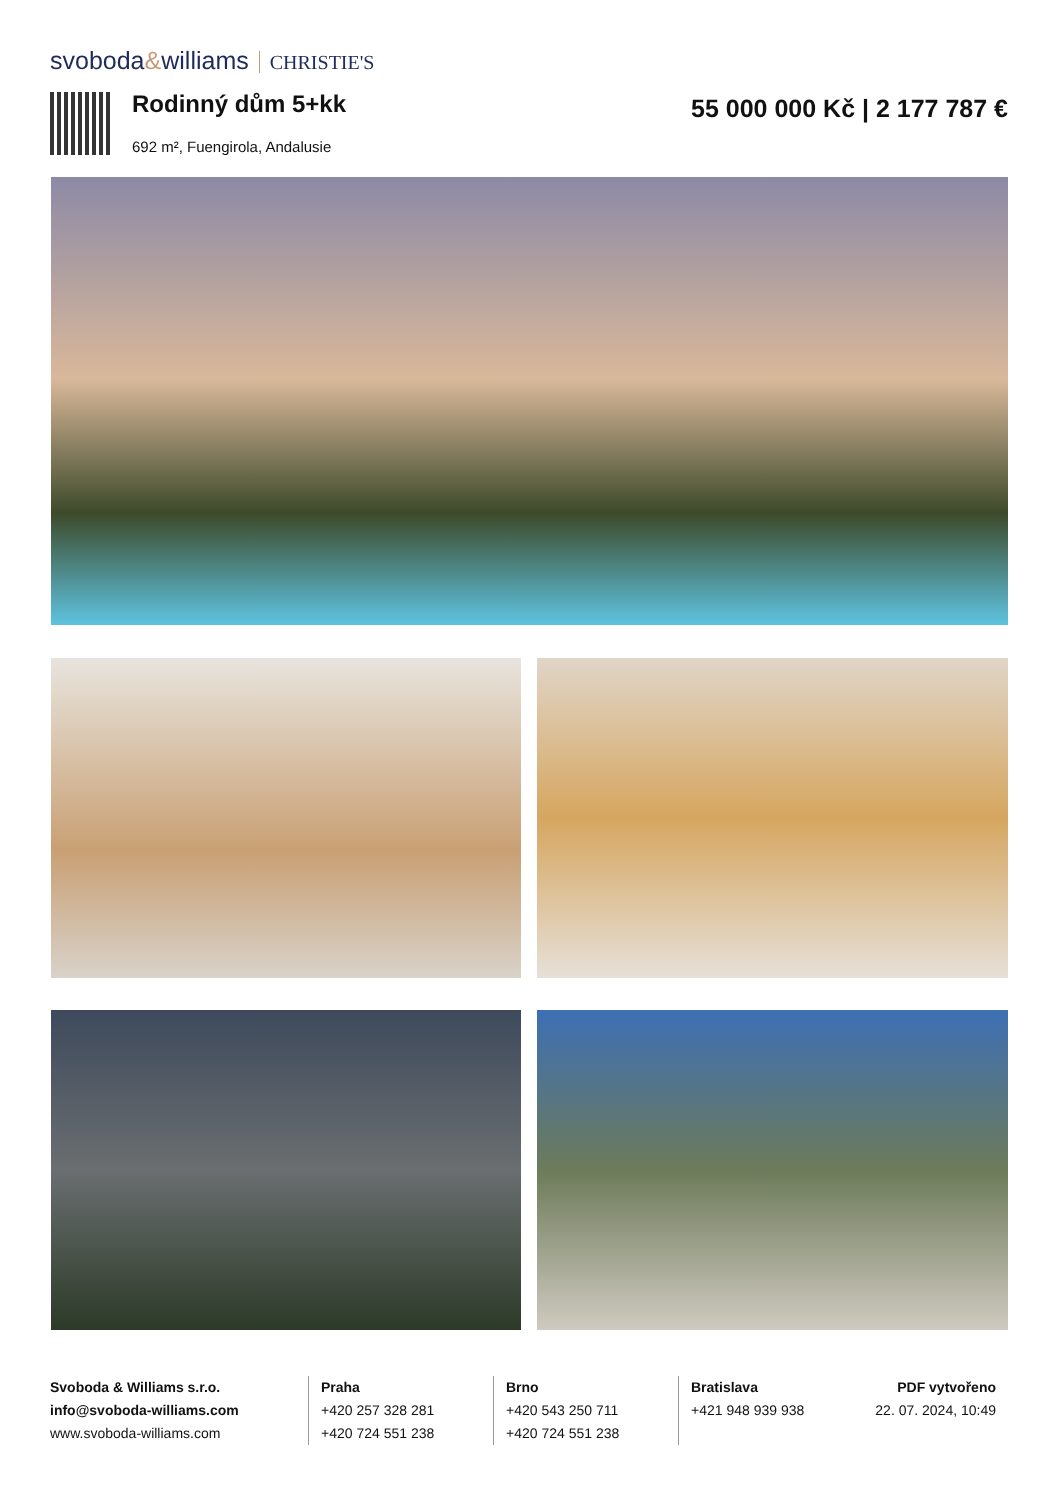svoboda&williams CHRISTIE'S
Rodinný dům 5+kk
692 m², Fuengirola, Andalusie
55 000 000 Kč | 2 177 787 €
Svoboda & Williams s.r.o.
info@svoboda-williams.com
www.svoboda-williams.com
Praha
+420 257 328 281
+420 724 551 238
Brno
+420 543 250 711
+420 724 551 238
Bratislava
+421 948 939 938 PDF vytvořeno
22. 07. 2024, 10:49